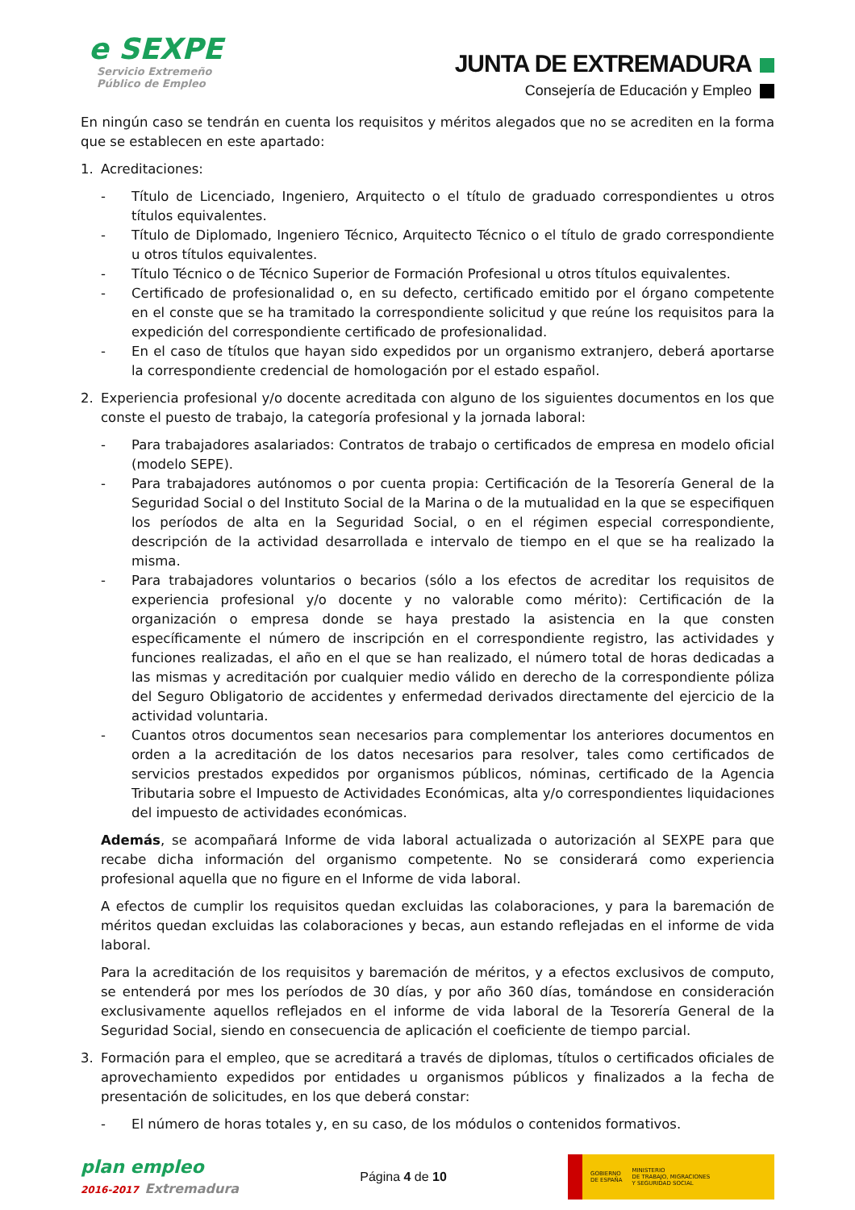e SEXPE
Servicio Extremeño
Público de Empleo
JUNTA DE EXTREMADURA
Consejería de Educación y Empleo
En ningún caso se tendrán en cuenta los requisitos y méritos alegados que no se acrediten en la forma que se establecen en este apartado:
1. Acreditaciones:
- Título de Licenciado, Ingeniero, Arquitecto o el título de graduado correspondientes u otros títulos equivalentes.
- Título de Diplomado, Ingeniero Técnico, Arquitecto Técnico o el título de grado correspondiente u otros títulos equivalentes.
- Título Técnico o de Técnico Superior de Formación Profesional u otros títulos equivalentes.
- Certificado de profesionalidad o, en su defecto, certificado emitido por el órgano competente en el conste que se ha tramitado la correspondiente solicitud y que reúne los requisitos para la expedición del correspondiente certificado de profesionalidad.
- En el caso de títulos que hayan sido expedidos por un organismo extranjero, deberá aportarse la correspondiente credencial de homologación por el estado español.
2. Experiencia profesional y/o docente acreditada con alguno de los siguientes documentos en los que conste el puesto de trabajo, la categoría profesional y la jornada laboral:
- Para trabajadores asalariados: Contratos de trabajo o certificados de empresa en modelo oficial (modelo SEPE).
- Para trabajadores autónomos o por cuenta propia: Certificación de la Tesorería General de la Seguridad Social o del Instituto Social de la Marina o de la mutualidad en la que se especifiquen los períodos de alta en la Seguridad Social, o en el régimen especial correspondiente, descripción de la actividad desarrollada e intervalo de tiempo en el que se ha realizado la misma.
- Para trabajadores voluntarios o becarios (sólo a los efectos de acreditar los requisitos de experiencia profesional y/o docente y no valorable como mérito): Certificación de la organización o empresa donde se haya prestado la asistencia en la que consten específicamente el número de inscripción en el correspondiente registro, las actividades y funciones realizadas, el año en el que se han realizado, el número total de horas dedicadas a las mismas y acreditación por cualquier medio válido en derecho de la correspondiente póliza del Seguro Obligatorio de accidentes y enfermedad derivados directamente del ejercicio de la actividad voluntaria.
- Cuantos otros documentos sean necesarios para complementar los anteriores documentos en orden a la acreditación de los datos necesarios para resolver, tales como certificados de servicios prestados expedidos por organismos públicos, nóminas, certificado de la Agencia Tributaria sobre el Impuesto de Actividades Económicas, alta y/o correspondientes liquidaciones del impuesto de actividades económicas.
Además, se acompañará Informe de vida laboral actualizada o autorización al SEXPE para que recabe dicha información del organismo competente. No se considerará como experiencia profesional aquella que no figure en el Informe de vida laboral.
A efectos de cumplir los requisitos quedan excluidas las colaboraciones, y para la baremación de méritos quedan excluidas las colaboraciones y becas, aun estando reflejadas en el informe de vida laboral.
Para la acreditación de los requisitos y baremación de méritos, y a efectos exclusivos de computo, se entenderá por mes los períodos de 30 días, y por año 360 días, tomándose en consideración exclusivamente aquellos reflejados en el informe de vida laboral de la Tesorería General de la Seguridad Social, siendo en consecuencia de aplicación el coeficiente de tiempo parcial.
3. Formación para el empleo, que se acreditará a través de diplomas, títulos o certificados oficiales de aprovechamiento expedidos por entidades u organismos públicos y finalizados a la fecha de presentación de solicitudes, en los que deberá constar:
- El número de horas totales y, en su caso, de los módulos o contenidos formativos.
plan empleo
2016-2017 Extremadura
Página 4 de 10
GOBIERNO
DE ESPAÑA MINISTERIO
DE TRABAJO, MIGRACIONES
Y SEGURIDAD SOCIAL